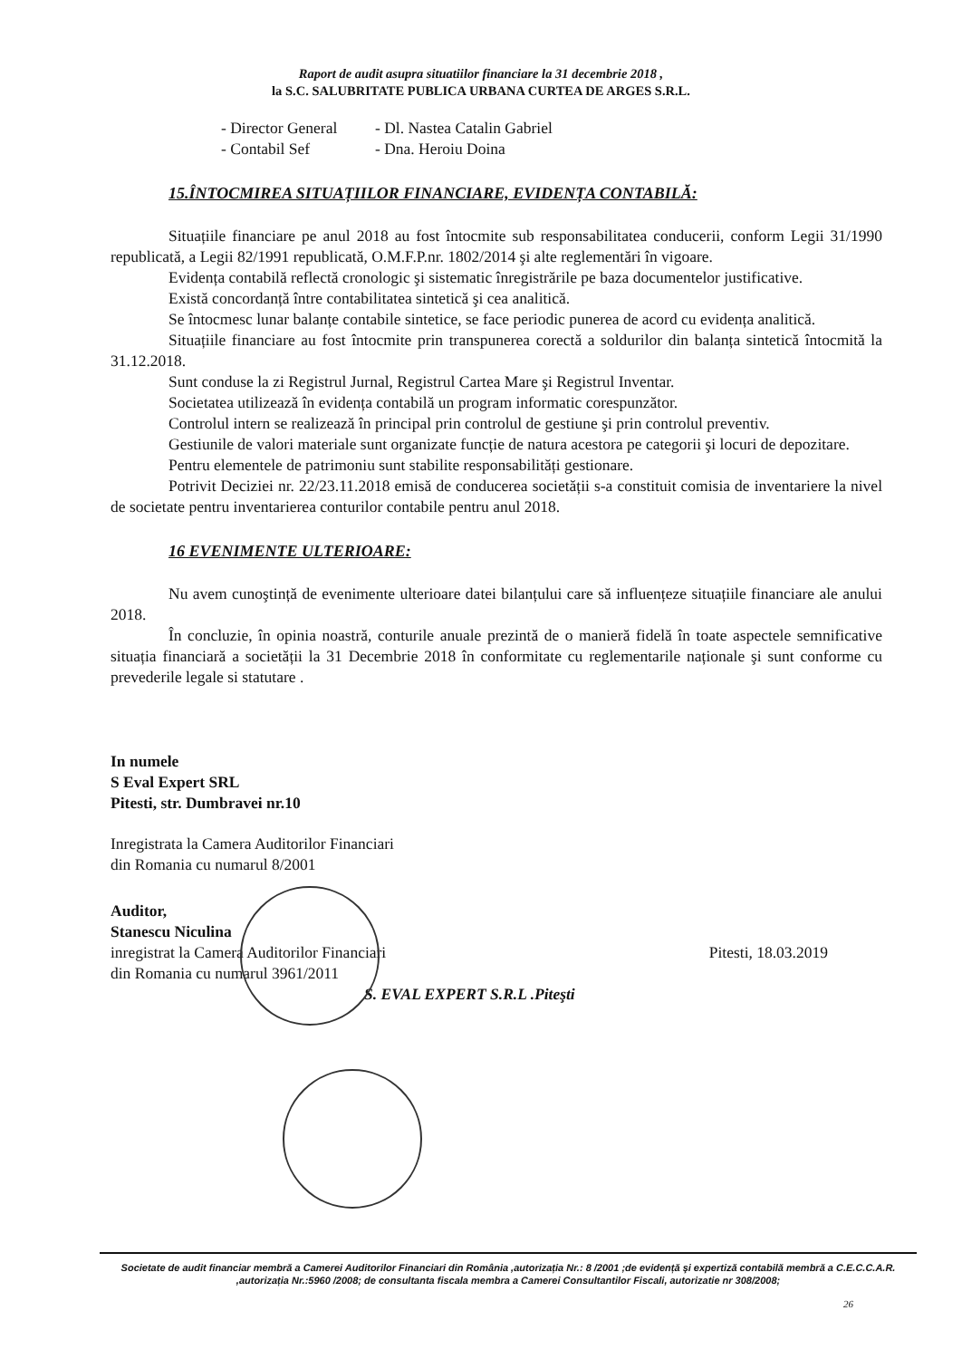Raport de audit asupra situatiilor financiare la 31 decembrie 2018 ,
la S.C. SALUBRITATE PUBLICA URBANA CURTEA DE ARGES S.R.L.
- Director General - Dl. Nastea Catalin Gabriel
- Contabil Sef - Dna. Heroiu Doina
15.ÎNTOCMIREA SITUAȚIILOR FINANCIARE, EVIDENȚA CONTABILĂ:
Situațiile financiare pe anul 2018 au fost întocmite sub responsabilitatea conducerii, conform Legii 31/1990 republicată, a Legii 82/1991 republicată, O.M.F.P.nr. 1802/2014 şi alte reglementări în vigoare.
Evidența contabilă reflectă cronologic şi sistematic înregistrările pe baza documentelor justificative.
Există concordanță între contabilitatea sintetică şi cea analitică.
Se întocmesc lunar balanțe contabile sintetice, se face periodic punerea de acord cu evidența analitică.
Situațiile financiare au fost întocmite prin transpunerea corectă a soldurilor din balanța sintetică întocmită la 31.12.2018.
Sunt conduse la zi Registrul Jurnal, Registrul Cartea Mare şi Registrul Inventar.
Societatea utilizează în evidența contabilă un program informatic corespunzător.
Controlul intern se realizează în principal prin controlul de gestiune şi prin controlul preventiv.
Gestiunile de valori materiale sunt organizate funcție de natura acestora pe categorii şi locuri de depozitare.
Pentru elementele de patrimoniu sunt stabilite responsabilități gestionare.
Potrivit Deciziei nr. 22/23.11.2018 emisă de conducerea societății s-a constituit comisia de inventariere la nivel de societate pentru inventarierea conturilor contabile pentru anul 2018.
16 EVENIMENTE ULTERIOARE:
Nu avem cunoştință de evenimente ulterioare datei bilanțului care să influențeze situațiile financiare ale anului 2018.
În concluzie, în opinia noastră, conturile anuale prezintă de o manieră fidelă în toate aspectele semnificative situația financiară a societății la 31 Decembrie 2018 în conformitate cu reglementarile naționale şi sunt conforme cu prevederile legale si statutare .
In numele
S Eval Expert SRL
Pitesti, str. Dumbravei nr.10
Inregistrata la Camera Auditorilor Financiari
din Romania cu numarul 8/2001
Auditor,
Stanescu Niculina
inregistrat la Camera Auditorilor Financiari
din Romania cu numarul 3961/2011
Pitesti, 18.03.2019
S. EVAL EXPERT S.R.L .Piteşti
Societate de audit financiar membră a Camerei Auditorilor Financiari din România ,autorizația Nr.: 8 /2001 ;de evidență şi expertiză contabilă membră a C.E.C.C.A.R. ,autorizația Nr.:5960 /2008; de consultanta fiscala membra a Camerei Consultantilor Fiscali, autorizatie nr 308/2008;
26